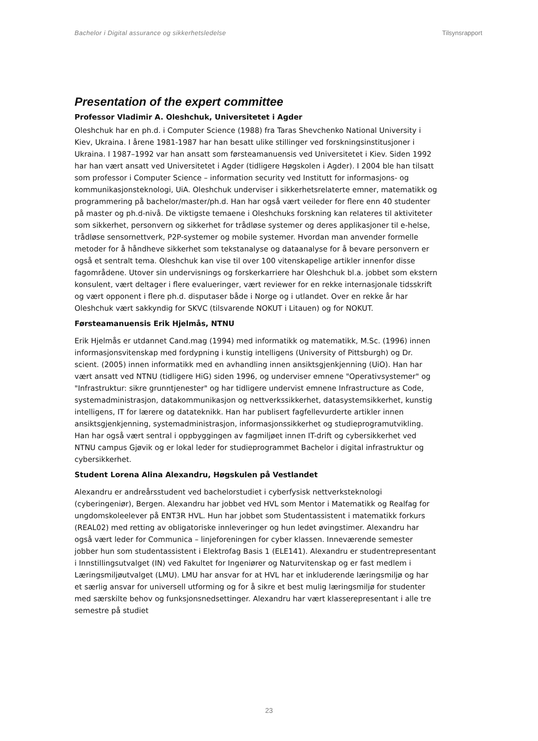Bachelor i Digital assurance og sikkerhetsledelse Tilsynsrapport
Presentation of the expert committee
Professor Vladimir A. Oleshchuk, Universitetet i Agder
Oleshchuk har en ph.d. i Computer Science (1988) fra Taras Shevchenko National University i Kiev, Ukraina. I årene 1981-1987 har han besatt ulike stillinger ved forskningsinstitusjoner i Ukraina. I 1987–1992 var han ansatt som førsteamanuensis ved Universitetet i Kiev. Siden 1992 har han vært ansatt ved Universitetet i Agder (tidligere Høgskolen i Agder). I 2004 ble han tilsatt som professor i Computer Science – information security ved Institutt for informasjons- og kommunikasjonsteknologi, UiA. Oleshchuk underviser i sikkerhetsrelaterte emner, matematikk og programmering på bachelor/master/ph.d. Han har også vært veileder for flere enn 40 studenter på master og ph.d-nivå. De viktigste temaene i Oleshchuks forskning kan relateres til aktiviteter som sikkerhet, personvern og sikkerhet for trådløse systemer og deres applikasjoner til e-helse, trådløse sensornettverk, P2P-systemer og mobile systemer. Hvordan man anvender formelle metoder for å håndheve sikkerhet som tekstanalyse og dataanalyse for å bevare personvern er også et sentralt tema. Oleshchuk kan vise til over 100 vitenskapelige artikler innenfor disse fagområdene. Utover sin undervisnings og forskerkarriere har Oleshchuk bl.a. jobbet som ekstern konsulent, vært deltager i flere evalueringer, vært reviewer for en rekke internasjonale tidsskrift og vært opponent i flere ph.d. disputaser både i Norge og i utlandet. Over en rekke år har Oleshchuk vært sakkyndig for SKVC (tilsvarende NOKUT i Litauen) og for NOKUT.
Førsteamanuensis Erik Hjelmås, NTNU
Erik Hjelmås er utdannet Cand.mag (1994) med informatikk og matematikk, M.Sc. (1996) innen informasjonsvitenskap med fordypning i kunstig intelligens (University of Pittsburgh) og Dr. scient. (2005) innen informatikk med en avhandling innen ansiktsgjenkjenning (UiO). Han har vært ansatt ved NTNU (tidligere HiG) siden 1996, og underviser emnene "Operativsystemer" og "Infrastruktur: sikre grunntjenester" og har tidligere undervist emnene Infrastructure as Code, systemadministrasjon, datakommunikasjon og nettverkssikkerhet, datasystemsikkerhet, kunstig intelligens, IT for lærere og datateknikk. Han har publisert fagfellevurderte artikler innen ansiktsgjenkjenning, systemadministrasjon, informasjonssikkerhet og studieprogramutvikling. Han har også vært sentral i oppbyggingen av fagmiljøet innen IT-drift og cybersikkerhet ved NTNU campus Gjøvik og er lokal leder for studieprogrammet Bachelor i digital infrastruktur og cybersikkerhet.
Student Lorena Alina Alexandru, Høgskulen på Vestlandet
Alexandru er andreårsstudent ved bachelorstudiet i cyberfysisk nettverksteknologi (cyberingeniør), Bergen. Alexandru har jobbet ved HVL som Mentor i Matematikk og Realfag for ungdomskoleelever på ENT3R HVL. Hun har jobbet som Studentassistent i matematikk forkurs (REAL02) med retting av obligatoriske innleveringer og hun ledet øvingstimer. Alexandru har også vært leder for Communica – linjeforeningen for cyber klassen. Inneværende semester jobber hun som studentassistent i Elektrofag Basis 1 (ELE141). Alexandru er studentrepresentant i Innstillingsutvalget (IN) ved Fakultet for Ingeniører og Naturvitenskap og er fast medlem i Læringsmiljøutvalget (LMU). LMU har ansvar for at HVL har et inkluderende læringsmiljø og har et særlig ansvar for universell utforming og for å sikre et best mulig læringsmiljø for studenter med særskilte behov og funksjonsnedsettinger. Alexandru har vært klasserepresentant i alle tre semestre på studiet
23